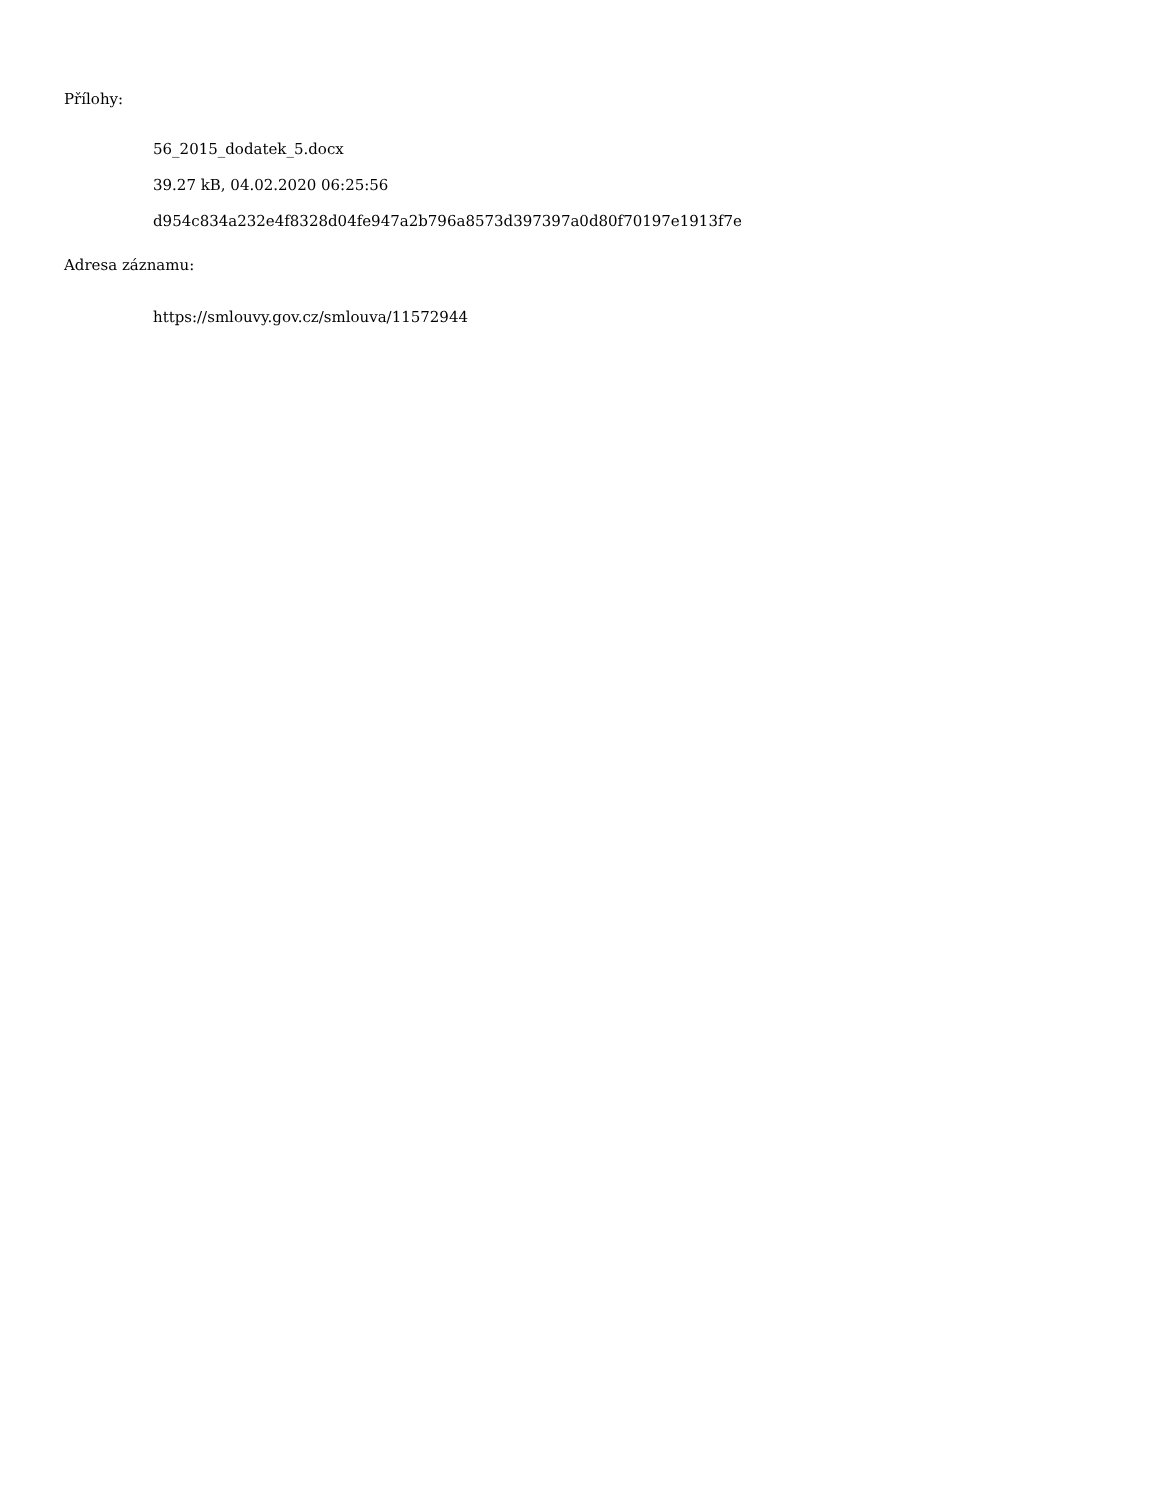Přílohy:
56_2015_dodatek_5.docx
39.27 kB, 04.02.2020 06:25:56
d954c834a232e4f8328d04fe947a2b796a8573d397397a0d80f70197e1913f7e
Adresa záznamu:
https://smlouvy.gov.cz/smlouva/11572944